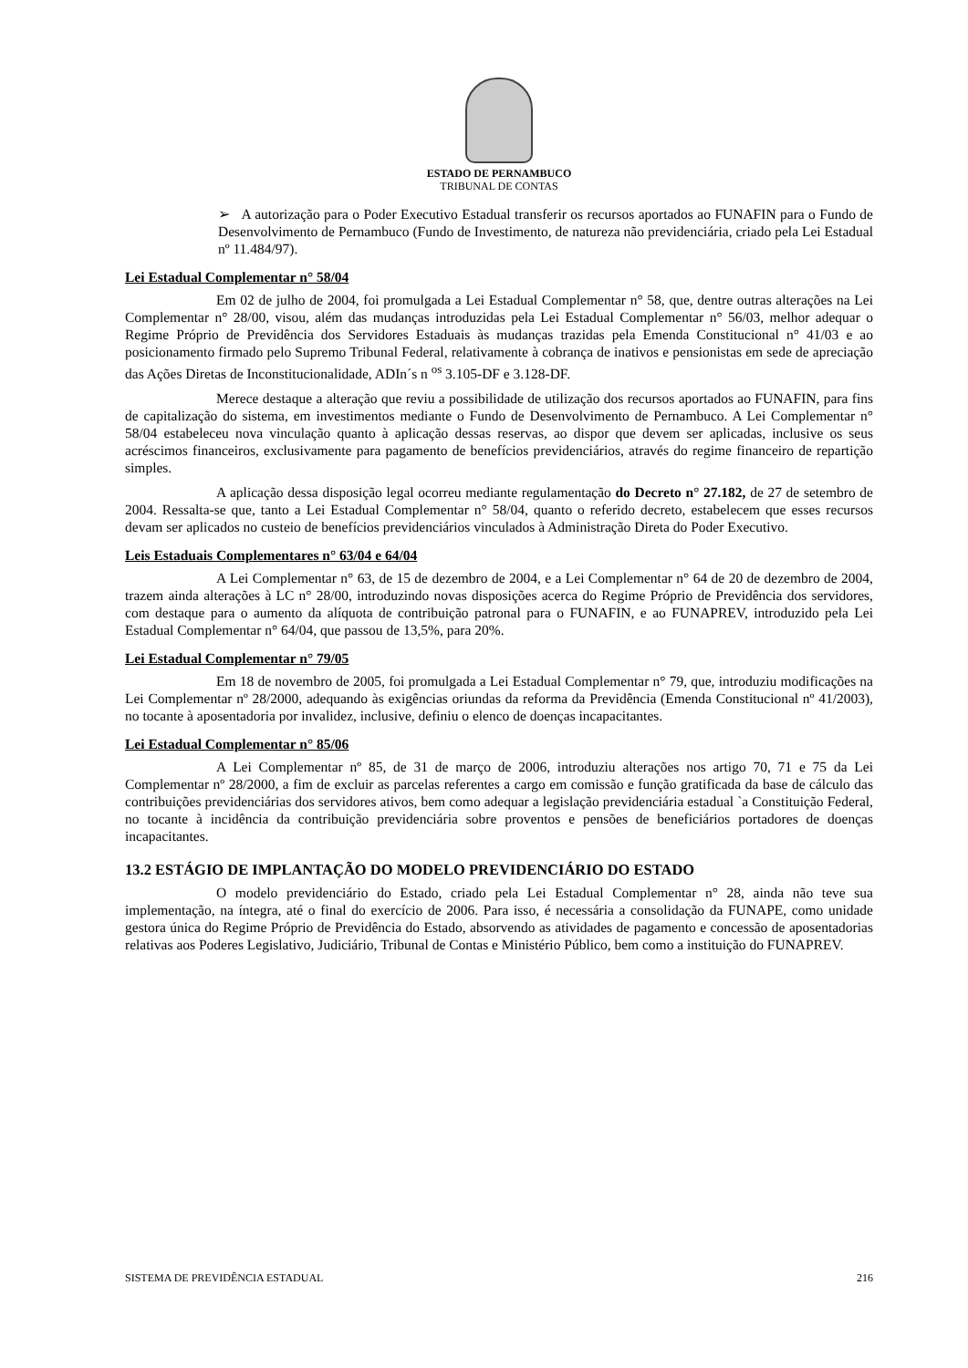ESTADO DE PERNAMBUCO
TRIBUNAL DE CONTAS
➢ A autorização para o Poder Executivo Estadual transferir os recursos aportados ao FUNAFIN para o Fundo de Desenvolvimento de Pernambuco (Fundo de Investimento, de natureza não previdenciária, criado pela Lei Estadual nº 11.484/97).
Lei Estadual Complementar n° 58/04
Em 02 de julho de 2004, foi promulgada a Lei Estadual Complementar n° 58, que, dentre outras alterações na Lei Complementar n° 28/00, visou, além das mudanças introduzidas pela Lei Estadual Complementar n° 56/03, melhor adequar o Regime Próprio de Previdência dos Servidores Estaduais às mudanças trazidas pela Emenda Constitucional n° 41/03 e ao posicionamento firmado pelo Supremo Tribunal Federal, relativamente à cobrança de inativos e pensionistas em sede de apreciação das Ações Diretas de Inconstitucionalidade, ADIn´s n <sup>os</sup> 3.105-DF e 3.128-DF.
Merece destaque a alteração que reviu a possibilidade de utilização dos recursos aportados ao FUNAFIN, para fins de capitalização do sistema, em investimentos mediante o Fundo de Desenvolvimento de Pernambuco. A Lei Complementar n° 58/04 estabeleceu nova vinculação quanto à aplicação dessas reservas, ao dispor que devem ser aplicadas, inclusive os seus acréscimos financeiros, exclusivamente para pagamento de benefícios previdenciários, através do regime financeiro de repartição simples.
A aplicação dessa disposição legal ocorreu mediante regulamentação do Decreto n° 27.182, de 27 de setembro de 2004. Ressalta-se que, tanto a Lei Estadual Complementar n° 58/04, quanto o referido decreto, estabelecem que esses recursos devam ser aplicados no custeio de benefícios previdenciários vinculados à Administração Direta do Poder Executivo.
Leis Estaduais Complementares n° 63/04 e 64/04
A Lei Complementar n° 63, de 15 de dezembro de 2004, e a Lei Complementar n° 64 de 20 de dezembro de 2004, trazem ainda alterações à LC n° 28/00, introduzindo novas disposições acerca do Regime Próprio de Previdência dos servidores, com destaque para o aumento da alíquota de contribuição patronal para o FUNAFIN, e ao FUNAPREV, introduzido pela Lei Estadual Complementar n° 64/04, que passou de 13,5%, para 20%.
Lei Estadual Complementar n° 79/05
Em 18 de novembro de 2005, foi promulgada a Lei Estadual Complementar n° 79, que, introduziu modificações na Lei Complementar nº 28/2000, adequando às exigências oriundas da reforma da Previdência (Emenda Constitucional nº 41/2003), no tocante à aposentadoria por invalidez, inclusive, definiu o elenco de doenças incapacitantes.
Lei Estadual Complementar n° 85/06
A Lei Complementar nº 85, de 31 de março de 2006, introduziu alterações nos artigo 70, 71 e 75 da Lei Complementar nº 28/2000, a fim de excluir as parcelas referentes a cargo em comissão e função gratificada da base de cálculo das contribuições previdenciárias dos servidores ativos, bem como adequar a legislação previdenciária estadual `a Constituição Federal, no tocante à incidência da contribuição previdenciária sobre proventos e pensões de beneficiários portadores de doenças incapacitantes.
13.2 ESTÁGIO DE IMPLANTAÇÃO DO MODELO PREVIDENCIÁRIO DO ESTADO
O modelo previdenciário do Estado, criado pela Lei Estadual Complementar n° 28, ainda não teve sua implementação, na íntegra, até o final do exercício de 2006. Para isso, é necessária a consolidação da FUNAPE, como unidade gestora única do Regime Próprio de Previdência do Estado, absorvendo as atividades de pagamento e concessão de aposentadorias relativas aos Poderes Legislativo, Judiciário, Tribunal de Contas e Ministério Público, bem como a instituição do FUNAPREV.
SISTEMA DE PREVIDÊNCIA ESTADUAL 216